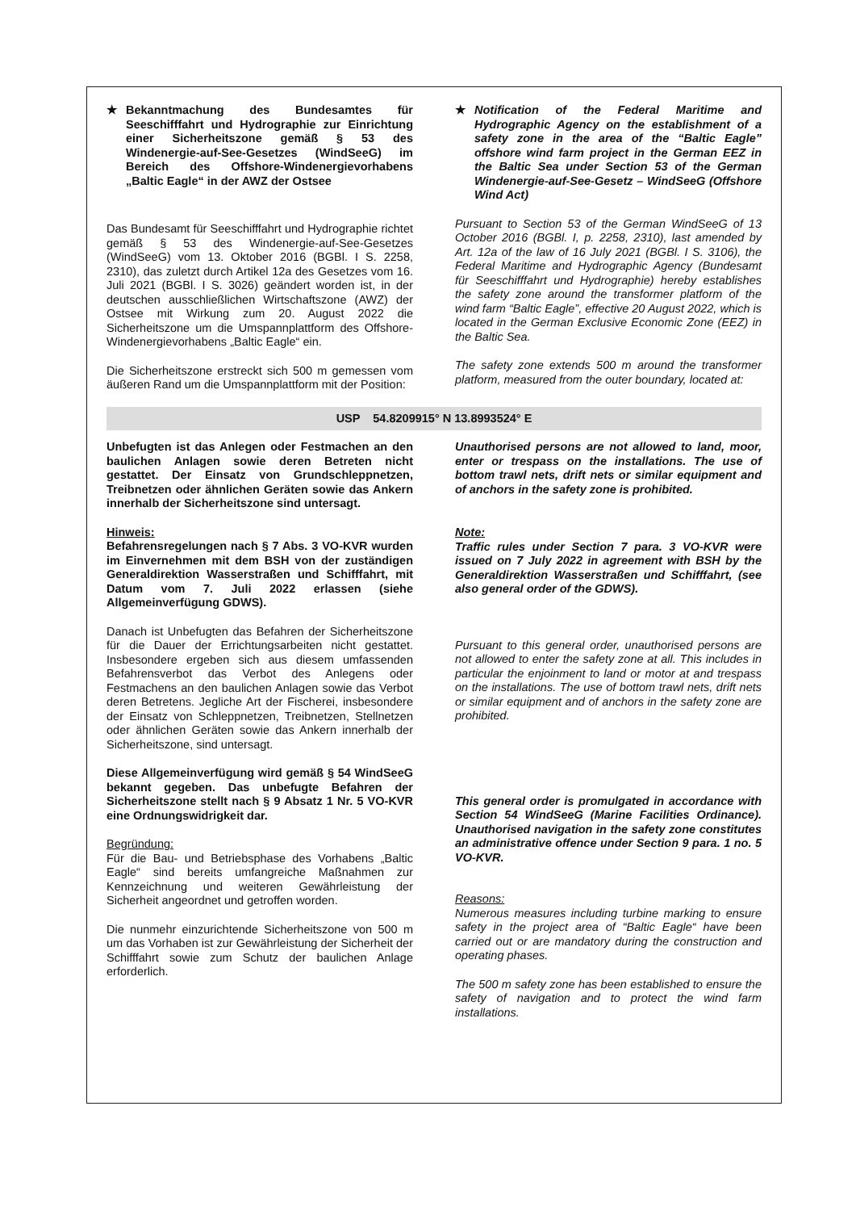★ Bekanntmachung des Bundesamtes für Seeschifffahrt und Hydrographie zur Einrichtung einer Sicherheitszone gemäß § 53 des Windenergie-auf-See-Gesetzes (WindSeeG) im Bereich des Offshore-Windenergievorhabens „Baltic Eagle“ in der AWZ der Ostsee
Das Bundesamt für Seeschifffahrt und Hydrographie richtet gemäß § 53 des Windenergie-auf-See-Gesetzes (WindSeeG) vom 13. Oktober 2016 (BGBl. I S. 2258, 2310), das zuletzt durch Artikel 12a des Gesetzes vom 16. Juli 2021 (BGBl. I S. 3026) geändert worden ist, in der deutschen ausschließlichen Wirtschaftszone (AWZ) der Ostsee mit Wirkung zum 20. August 2022 die Sicherheitszone um die Umspannplattform des Offshore-Windenergievorhabens „Baltic Eagle“ ein.
Die Sicherheitszone erstreckt sich 500 m gemessen vom äußeren Rand um die Umspannplattform mit der Position:
★ Notification of the Federal Maritime and Hydrographic Agency on the establishment of a safety zone in the area of the “Baltic Eagle” offshore wind farm project in the German EEZ in the Baltic Sea under Section 53 of the German Windenergie-auf-See-Gesetz – WindSeeG (Offshore Wind Act)
Pursuant to Section 53 of the German WindSeeG of 13 October 2016 (BGBl. I, p. 2258, 2310), last amended by Art. 12a of the law of 16 July 2021 (BGBl. I S. 3106), the Federal Maritime and Hydrographic Agency (Bundesamt für Seeschifffahrt und Hydrographie) hereby establishes the safety zone around the transformer platform of the wind farm “Baltic Eagle”, effective 20 August 2022, which is located in the German Exclusive Economic Zone (EEZ) in the Baltic Sea.
The safety zone extends 500 m around the transformer platform, measured from the outer boundary, located at:
USP 54.8209915° N 13.8993524° E
Unbefugten ist das Anlegen oder Festmachen an den baulichen Anlagen sowie deren Betreten nicht gestattet. Der Einsatz von Grundschleppnetzen, Treibnetzen oder ähnlichen Geräten sowie das Ankern innerhalb der Sicherheitszone sind untersagt.
Hinweis:
Befahrensregelungen nach § 7 Abs. 3 VO-KVR wurden im Einvernehmen mit dem BSH von der zuständigen Generaldirektion Wasserstraßen und Schifffahrt, mit Datum vom 7. Juli 2022 erlassen (siehe Allgemeinverfügung GDWS).
Danach ist Unbefugten das Befahren der Sicherheitszone für die Dauer der Errichtungsarbeiten nicht gestattet. Insbesondere ergeben sich aus diesem umfassenden Befahrensverbot das Verbot des Anlegens oder Festmachens an den baulichen Anlagen sowie das Verbot deren Betretens. Jegliche Art der Fischerei, insbesondere der Einsatz von Schleppnetzen, Treibnetzen, Stellnetzen oder ähnlichen Geräten sowie das Ankern innerhalb der Sicherheitszone, sind untersagt.
Diese Allgemeinverfügung wird gemäß § 54 WindSeeG bekannt gegeben. Das unbefugte Befahren der Sicherheitszone stellt nach § 9 Absatz 1 Nr. 5 VO-KVR eine Ordnungswidrigkeit dar.
Begründung:
Für die Bau- und Betriebsphase des Vorhabens „Baltic Eagle“ sind bereits umfangreiche Maßnahmen zur Kennzeichnung und weiteren Gewährleistung der Sicherheit angeordnet und getroffen worden.
Die nunmehr einzurichtende Sicherheitszone von 500 m um das Vorhaben ist zur Gewährleistung der Sicherheit der Schifffahrt sowie zum Schutz der baulichen Anlage erforderlich.
Unauthorised persons are not allowed to land, moor, enter or trespass on the installations. The use of bottom trawl nets, drift nets or similar equipment and of anchors in the safety zone is prohibited.
Note:
Traffic rules under Section 7 para. 3 VO-KVR were issued on 7 July 2022 in agreement with BSH by the Generaldirektion Wasserstraßen und Schifffahrt, (see also general order of the GDWS).
Pursuant to this general order, unauthorised persons are not allowed to enter the safety zone at all. This includes in particular the enjoinment to land or motor at and trespass on the installations. The use of bottom trawl nets, drift nets or similar equipment and of anchors in the safety zone are prohibited.
This general order is promulgated in accordance with Section 54 WindSeeG (Marine Facilities Ordinance). Unauthorised navigation in the safety zone constitutes an administrative offence under Section 9 para. 1 no. 5 VO-KVR.
Reasons:
Numerous measures including turbine marking to ensure safety in the project area of “Baltic Eagle“ have been carried out or are mandatory during the construction and operating phases.
The 500 m safety zone has been established to ensure the safety of navigation and to protect the wind farm installations.